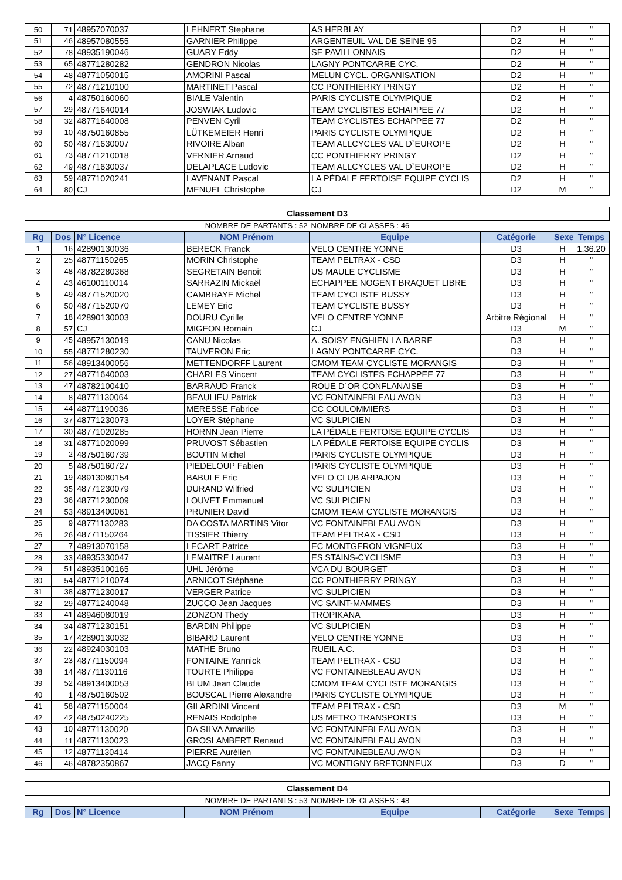| 50 | 71 | 48957070037 | LEHNERT Stephane | AS HERBLAY | D2 | H | " |
| 51 | 46 | 48957080555 | GARNIER Philippe | ARGENTEUIL VAL DE SEINE 95 | D2 | H | " |
| 52 | 78 | 48935190046 | GUARY Eddy | SE PAVILLONNAIS | D2 | H | " |
| 53 | 65 | 48771280282 | GENDRON Nicolas | LAGNY PONTCARRE CYC. | D2 | H | " |
| 54 | 48 | 48771050015 | AMORINI Pascal | MELUN CYCL. ORGANISATION | D2 | H | " |
| 55 | 72 | 48771210100 | MARTINET Pascal | CC PONTHIERRY PRINGY | D2 | H | " |
| 56 | 4 | 48750160060 | BIALE Valentin | PARIS CYCLISTE OLYMPIQUE | D2 | H | " |
| 57 | 29 | 48771640014 | JOSWIAK Ludovic | TEAM CYCLISTES ECHAPPEE 77 | D2 | H | " |
| 58 | 32 | 48771640008 | PENVEN Cyril | TEAM CYCLISTES ECHAPPEE 77 | D2 | H | " |
| 59 | 10 | 48750160855 | LÜTKEMEIER Henri | PARIS CYCLISTE OLYMPIQUE | D2 | H | " |
| 60 | 50 | 48771630007 | RIVOIRE Alban | TEAM ALLCYCLES VAL D`EUROPE | D2 | H | " |
| 61 | 73 | 48771210018 | VERNIER Arnaud | CC PONTHIERRY PRINGY | D2 | H | " |
| 62 | 49 | 48771630037 | DELAPLACE Ludovic | TEAM ALLCYCLES VAL D`EUROPE | D2 | H | " |
| 63 | 59 | 48771020241 | LAVENANT Pascal | LA PÉDALE FERTOISE EQUIPE CYCLIS | D2 | H | " |
| 64 | 80 | CJ | MENUEL Christophe | CJ | D2 | M | " |
| Classement D3 | | | | | | | |
| | | | NOMBRE DE PARTANTS : 52 | NOMBRE DE CLASSES : 46 | | | |
| Rg | Dos | N° Licence | NOM Prénom | Equipe | Catégorie | Sexe | Temps |
| 1 | 16 | 42890130036 | BERECK Franck | VELO CENTRE YONNE | D3 | H | 1.36.20 |
| 2 | 25 | 48771150265 | MORIN Christophe | TEAM PELTRAX - CSD | D3 | H | " |
| 3 | 48 | 48782280368 | SEGRETAIN Benoit | US MAULE CYCLISME | D3 | H | " |
| 4 | 43 | 46100110014 | SARRAZIN Mickaël | ECHAPPEE NOGENT BRAQUET LIBRE | D3 | H | " |
| 5 | 49 | 48771520020 | CAMBRAYE Michel | TEAM CYCLISTE BUSSY | D3 | H | " |
| 6 | 50 | 48771520070 | LEMEY Eric | TEAM CYCLISTE BUSSY | D3 | H | " |
| 7 | 18 | 42890130003 | DOURU Cyrille | VELO CENTRE YONNE | Arbitre Régional | H | " |
| 8 | 57 | CJ | MIGEON Romain | CJ | D3 | M | " |
| 9 | 45 | 48957130019 | CANU Nicolas | A. SOISY ENGHIEN LA BARRE | D3 | H | " |
| 10 | 55 | 48771280230 | TAUVERON Eric | LAGNY PONTCARRE CYC. | D3 | H | " |
| 11 | 56 | 48913400056 | METTENDORFF Laurent | CMOM TEAM CYCLISTE MORANGIS | D3 | H | " |
| 12 | 27 | 48771640003 | CHARLES Vincent | TEAM CYCLISTES ECHAPPEE 77 | D3 | H | " |
| 13 | 47 | 48782100410 | BARRAUD Franck | ROUE D`OR CONFLANAISE | D3 | H | " |
| 14 | 8 | 48771130064 | BEAULIEU Patrick | VC FONTAINEBLEAU AVON | D3 | H | " |
| 15 | 44 | 48771190036 | MERESSE Fabrice | CC COULOMMIERS | D3 | H | " |
| 16 | 37 | 48771230073 | LOYER Stéphane | VC SULPICIEN | D3 | H | " |
| 17 | 30 | 48771020285 | HORNN Jean Pierre | LA PÉDALE FERTOISE EQUIPE CYCLIS | D3 | H | " |
| 18 | 31 | 48771020099 | PRUVOST Sébastien | LA PÉDALE FERTOISE EQUIPE CYCLIS | D3 | H | " |
| 19 | 2 | 48750160739 | BOUTIN Michel | PARIS CYCLISTE OLYMPIQUE | D3 | H | " |
| 20 | 5 | 48750160727 | PIEDELOUP Fabien | PARIS CYCLISTE OLYMPIQUE | D3 | H | " |
| 21 | 19 | 48913080154 | BABULE Eric | VELO CLUB ARPAJON | D3 | H | " |
| 22 | 35 | 48771230079 | DURAND Wilfried | VC SULPICIEN | D3 | H | " |
| 23 | 36 | 48771230009 | LOUVET Emmanuel | VC SULPICIEN | D3 | H | " |
| 24 | 53 | 48913400061 | PRUNIER David | CMOM TEAM CYCLISTE MORANGIS | D3 | H | " |
| 25 | 9 | 48771130283 | DA COSTA MARTINS Vitor | VC FONTAINEBLEAU AVON | D3 | H | " |
| 26 | 26 | 48771150264 | TISSIER Thierry | TEAM PELTRAX - CSD | D3 | H | " |
| 27 | 7 | 48913070158 | LECART Patrice | EC MONTGERON VIGNEUX | D3 | H | " |
| 28 | 33 | 48935330047 | LEMAITRE Laurent | ES STAINS-CYCLISME | D3 | H | " |
| 29 | 51 | 48935100165 | UHL Jérôme | VCA DU BOURGET | D3 | H | " |
| 30 | 54 | 48771210074 | ARNICOT Stéphane | CC PONTHIERRY PRINGY | D3 | H | " |
| 31 | 38 | 48771230017 | VERGER Patrice | VC SULPICIEN | D3 | H | " |
| 32 | 29 | 48771240048 | ZUCCO Jean Jacques | VC SAINT-MAMMES | D3 | H | " |
| 33 | 41 | 48946080019 | ZONZON Thedy | TROPIKANA | D3 | H | " |
| 34 | 34 | 48771230151 | BARDIN Philippe | VC SULPICIEN | D3 | H | " |
| 35 | 17 | 42890130032 | BIBARD Laurent | VELO CENTRE YONNE | D3 | H | " |
| 36 | 22 | 48924030103 | MATHE Bruno | RUEIL A.C. | D3 | H | " |
| 37 | 23 | 48771150094 | FONTAINE Yannick | TEAM PELTRAX - CSD | D3 | H | " |
| 38 | 14 | 48771130116 | TOURTE Philippe | VC FONTAINEBLEAU AVON | D3 | H | " |
| 39 | 52 | 48913400053 | BLUM Jean Claude | CMOM TEAM CYCLISTE MORANGIS | D3 | H | " |
| 40 | 1 | 48750160502 | BOUSCAL Pierre Alexandre | PARIS CYCLISTE OLYMPIQUE | D3 | H | " |
| 41 | 58 | 48771150004 | GILARDINI Vincent | TEAM PELTRAX - CSD | D3 | M | " |
| 42 | 42 | 48750240225 | RENAIS Rodolphe | US METRO TRANSPORTS | D3 | H | " |
| 43 | 10 | 48771130020 | DA SILVA Amarilio | VC FONTAINEBLEAU AVON | D3 | H | " |
| 44 | 11 | 48771130023 | GROSLAMBERT Renaud | VC FONTAINEBLEAU AVON | D3 | H | " |
| 45 | 12 | 48771130414 | PIERRE Aurélien | VC FONTAINEBLEAU AVON | D3 | H | " |
| 46 | 46 | 48782350867 | JACQ Fanny | VC MONTIGNY BRETONNEUX | D3 | D | " |
| Classement D4 | | | | | | | |
| | | | NOMBRE DE PARTANTS : 53 | NOMBRE DE CLASSES : 48 | | | |
| Rg | Dos | N° Licence | NOM Prénom | Equipe | Catégorie | Sexe | Temps |